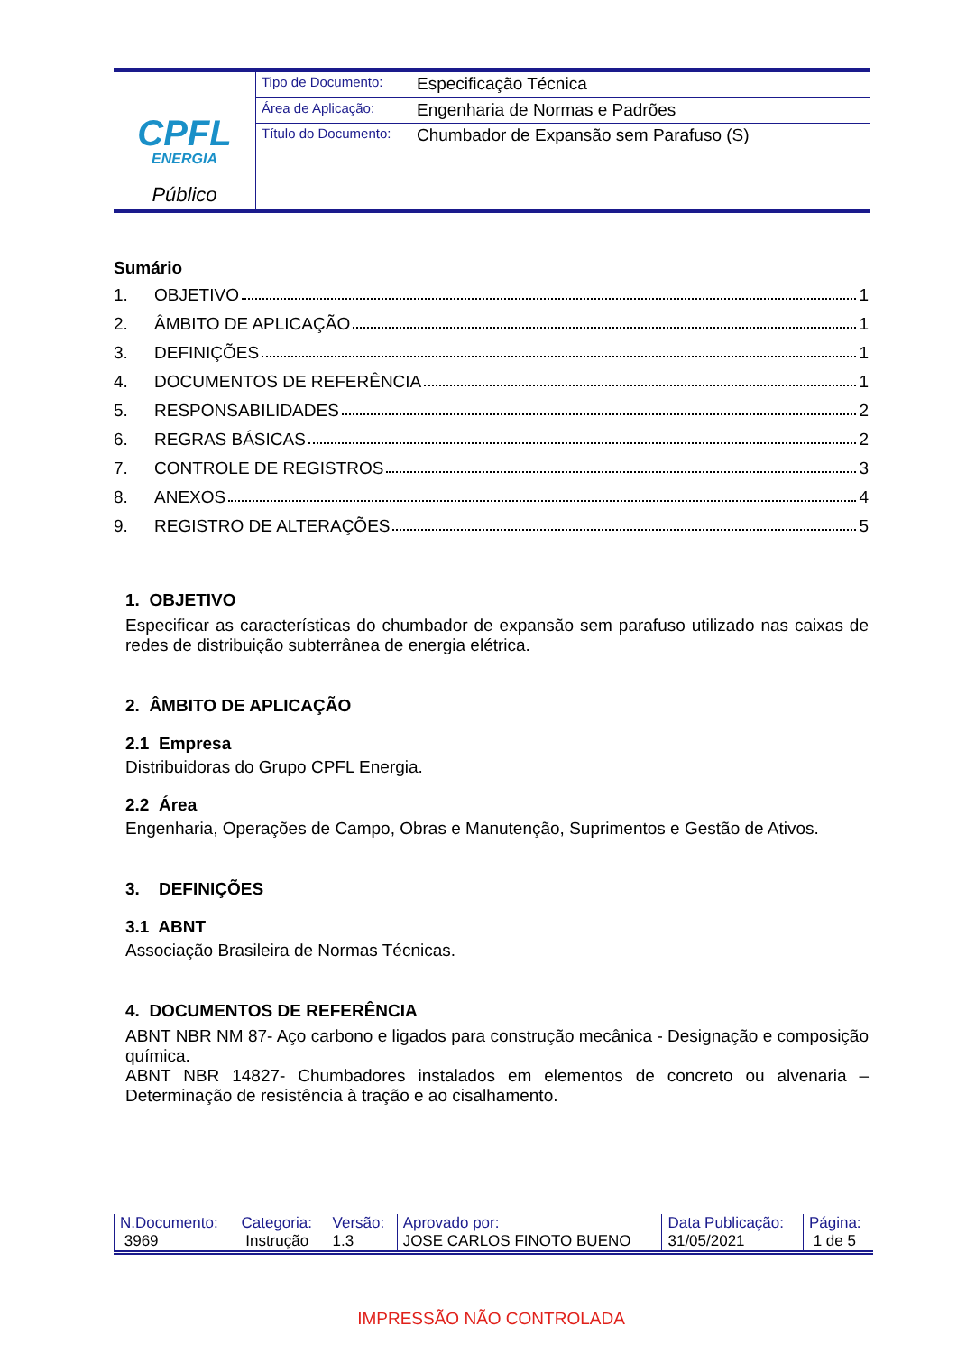| CPFL ENERGIA Público | Tipo de Documento: | Especificação Técnica |
| | Área de Aplicação: | Engenharia de Normas e Padrões |
| | Título do Documento: | Chumbador de Expansão sem Parafuso (S) |
Sumário
1. OBJETIVO 1
2. ÂMBITO DE APLICAÇÃO 1
3. DEFINIÇÕES 1
4. DOCUMENTOS DE REFERÊNCIA 1
5. RESPONSABILIDADES 2
6. REGRAS BÁSICAS 2
7. CONTROLE DE REGISTROS 3
8. ANEXOS 4
9. REGISTRO DE ALTERAÇÕES 5
1. OBJETIVO
Especificar as características do chumbador de expansão sem parafuso utilizado nas caixas de redes de distribuição subterrânea de energia elétrica.
2. ÂMBITO DE APLICAÇÃO
2.1 Empresa
Distribuidoras do Grupo CPFL Energia.
2.2 Área
Engenharia, Operações de Campo, Obras e Manutenção, Suprimentos e Gestão de Ativos.
3. DEFINIÇÕES
3.1 ABNT
Associação Brasileira de Normas Técnicas.
4. DOCUMENTOS DE REFERÊNCIA
ABNT NBR NM 87- Aço carbono e ligados para construção mecânica - Designação e composição química.
ABNT NBR 14827- Chumbadores instalados em elementos de concreto ou alvenaria – Determinação de resistência à tração e ao cisalhamento.
| N.Documento: | Categoria: | Versão: | Aprovado por: | Data Publicação: | Página: |
| 3969 | Instrução | 1.3 | JOSE CARLOS FINOTO BUENO | 31/05/2021 | 1 de 5 |
IMPRESSÃO NÃO CONTROLADA